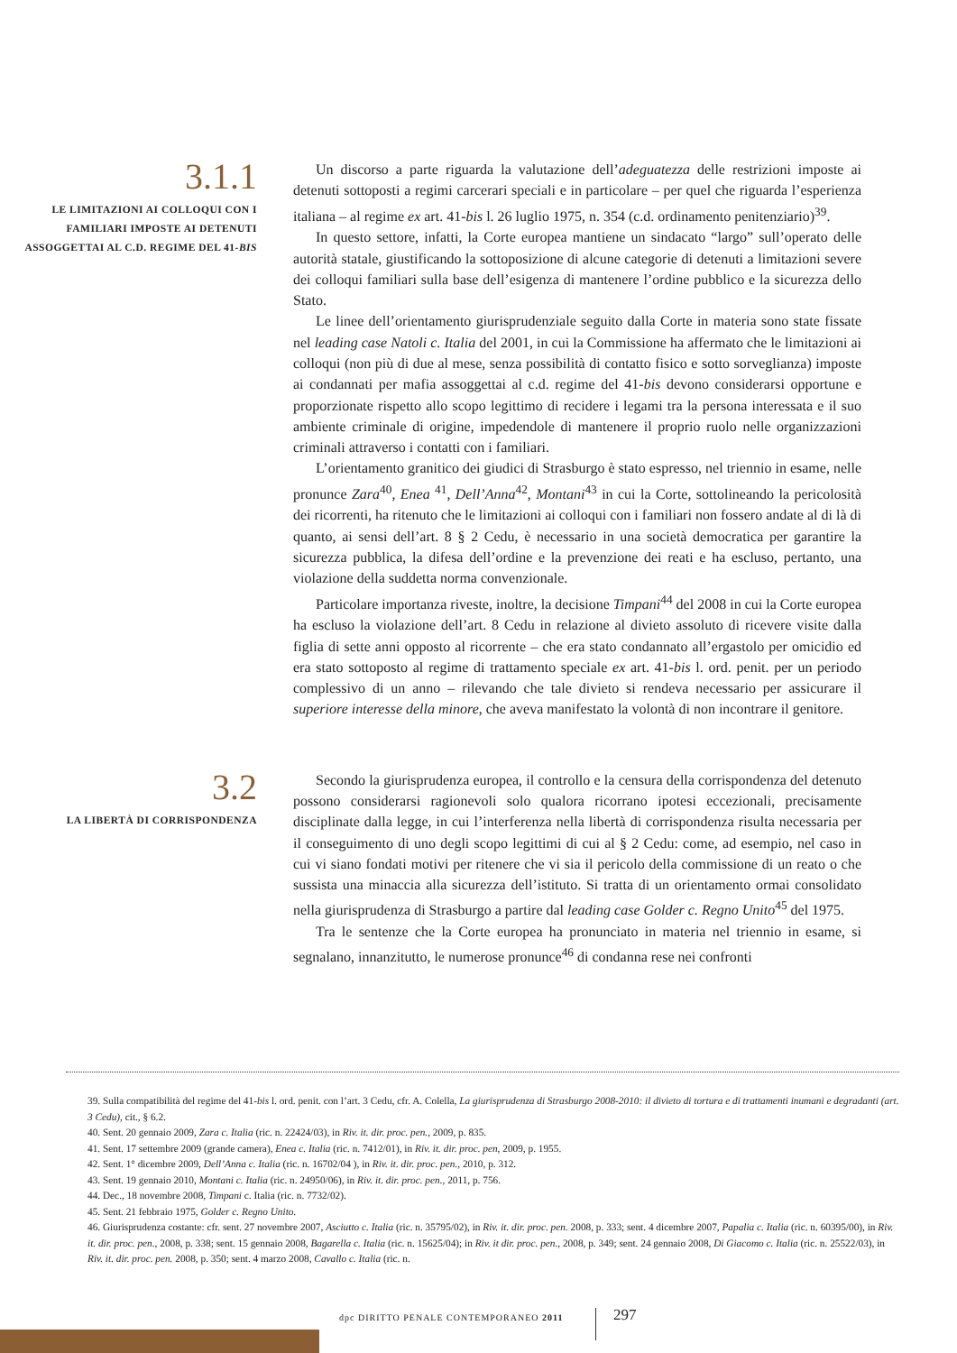3.1.1
LE LIMITAZIONI AI COLLOQUI CON I FAMILIARI IMPOSTE AI DETENUTI ASSOGGETTAI AL C.D. REGIME DEL 41-BIS
Un discorso a parte riguarda la valutazione dell’adeguatezza delle restrizioni imposte ai detenuti sottoposti a regimi carcerari speciali e in particolare – per quel che riguarda l’esperienza italiana – al regime ex art. 41-bis l. 26 luglio 1975, n. 354 (c.d. ordinamento penitenziario)<sup>39</sup>.
In questo settore, infatti, la Corte europea mantiene un sindacato “largo” sull’operato delle autorità statale, giustificando la sottoposizione di alcune categorie di detenuti a limitazioni severe dei colloqui familiari sulla base dell’esigenza di mantenere l’ordine pubblico e la sicurezza dello Stato.
Le linee dell’orientamento giurisprudenziale seguito dalla Corte in materia sono state fissate nel leading case Natoli c. Italia del 2001, in cui la Commissione ha affermato che le limitazioni ai colloqui (non più di due al mese, senza possibilità di contatto fisico e sotto sorveglianza) imposte ai condannati per mafia assoggettai al c.d. regime del 41-bis devono considerarsi opportune e proporzionate rispetto allo scopo legittimo di recidere i legami tra la persona interessata e il suo ambiente criminale di origine, impedendole di mantenere il proprio ruolo nelle organizzazioni criminali attraverso i contatti con i familiari.
L’orientamento granitico dei giudici di Strasburgo è stato espresso, nel triennio in esame, nelle pronunce Zara<sup>40</sup>, Enea <sup>41</sup>, Dell’Anna<sup>42</sup>, Montani<sup>43</sup> in cui la Corte, sottolineando la pericolosità dei ricorrenti, ha ritenuto che le limitazioni ai colloqui con i familiari non fossero andate al di là di quanto, ai sensi dell’art. 8 § 2 Cedu, è necessario in una società democratica per garantire la sicurezza pubblica, la difesa dell’ordine e la prevenzione dei reati e ha escluso, pertanto, una violazione della suddetta norma convenzionale.
Particolare importanza riveste, inoltre, la decisione Timpani<sup>44</sup> del 2008 in cui la Corte europea ha escluso la violazione dell’art. 8 Cedu in relazione al divieto assoluto di ricevere visite dalla figlia di sette anni opposto al ricorrente – che era stato condannato all’ergastolo per omicidio ed era stato sottoposto al regime di trattamento speciale ex art. 41-bis l. ord. penit. per un periodo complessivo di un anno – rilevando che tale divieto si rendeva necessario per assicurare il superiore interesse della minore, che aveva manifestato la volontà di non incontrare il genitore.
3.2
LA LIBERTÀ DI CORRISPONDENZA
Secondo la giurisprudenza europea, il controllo e la censura della corrispondenza del detenuto possono considerarsi ragionevoli solo qualora ricorrano ipotesi eccezionali, precisamente disciplinate dalla legge, in cui l’interferenza nella libertà di corrispondenza risulta necessaria per il conseguimento di uno degli scopo legittimi di cui al § 2 Cedu: come, ad esempio, nel caso in cui vi siano fondati motivi per ritenere che vi sia il pericolo della commissione di un reato o che sussista una minaccia alla sicurezza dell’istituto. Si tratta di un orientamento ormai consolidato nella giurisprudenza di Strasburgo a partire dal leading case Golder c. Regno Unito<sup>45</sup> del 1975.
Tra le sentenze che la Corte europea ha pronunciato in materia nel triennio in esame, si segnalano, innanzitutto, le numerose pronunce<sup>46</sup> di condanna rese nei confronti
39. Sulla compatibilità del regime del 41-bis l. ord. penit. con l’art. 3 Cedu, cfr. A. Colella, La giurisprudenza di Strasburgo 2008-2010: il divieto di tortura e di trattamenti inumani e degradanti (art. 3 Cedu), cit., § 6.2.
40. Sent. 20 gennaio 2009, Zara c. Italia (ric. n. 22424/03), in Riv. it. dir. proc. pen., 2009, p. 835.
41. Sent. 17 settembre 2009 (grande camera), Enea c. Italia (ric. n. 7412/01), in Riv. it. dir. proc. pen, 2009, p. 1955.
42. Sent. 1° dicembre 2009, Dell’Anna c. Italia (ric. n. 16702/04 ), in Riv. it. dir. proc. pen., 2010, p. 312.
43. Sent. 19 gennaio 2010, Montani c. Italia (ric. n. 24950/06), in Riv. it. dir. proc. pen., 2011, p. 756.
44. Dec., 18 novembre 2008, Timpani c. Italia (ric. n. 7732/02).
45. Sent. 21 febbraio 1975, Golder c. Regno Unito.
46. Giurisprudenza costante: cfr. sent. 27 novembre 2007, Asciutto c. Italia (ric. n. 35795/02), in Riv. it. dir. proc. pen. 2008, p. 333; sent. 4 dicembre 2007, Papalia c. Italia (ric. n. 60395/00), in Riv. it. dir. proc. pen., 2008, p. 338; sent. 15 gennaio 2008, Bagarella c. Italia (ric. n. 15625/04); in Riv. it dir. proc. pen., 2008, p. 349; sent. 24 gennaio 2008, Di Giacomo c. Italia (ric. n. 25522/03), in Riv. it. dir. proc. pen. 2008, p. 350; sent. 4 marzo 2008, Cavallo c. Italia (ric. n.
dpc DIRITTO PENALE CONTEMPORANEO 2011
297